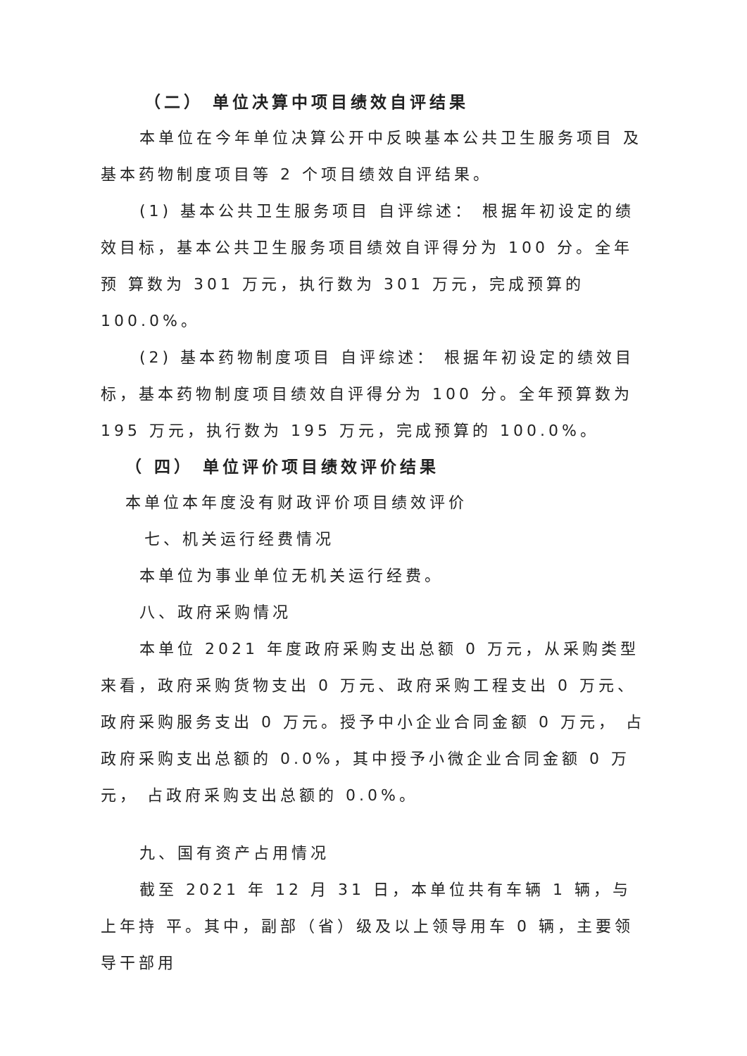（二） 单位决算中项目绩效自评结果
本单位在今年单位决算公开中反映基本公共卫生服务项目 及基本药物制度项目等 2 个项目绩效自评结果。
(1) 基本公共卫生服务项目 自评综述： 根据年初设定的绩效目标，基本公共卫生服务项目绩效自评得分为 100 分。全年预 算数为 301 万元，执行数为 301 万元，完成预算的 100.0%。
(2) 基本药物制度项目 自评综述： 根据年初设定的绩效目标，基本药物制度项目绩效自评得分为 100 分。全年预算数为 195 万元，执行数为 195 万元，完成预算的 100.0%。
（ 四） 单位评价项目绩效评价结果
本单位本年度没有财政评价项目绩效评价
七、机关运行经费情况
本单位为事业单位无机关运行经费。
八、政府采购情况
本单位 2021 年度政府采购支出总额 0 万元，从采购类型来看，政府采购货物支出 0 万元、政府采购工程支出 0 万元、政府采购服务支出 0 万元。授予中小企业合同金额 0 万元， 占政府采购支出总额的 0.0%，其中授予小微企业合同金额 0 万元， 占政府采购支出总额的 0.0%。
九、国有资产占用情况
截至 2021 年 12 月 31 日，本单位共有车辆 1 辆，与上年持 平。其中，副部（省）级及以上领导用车 0 辆，主要领导干部用